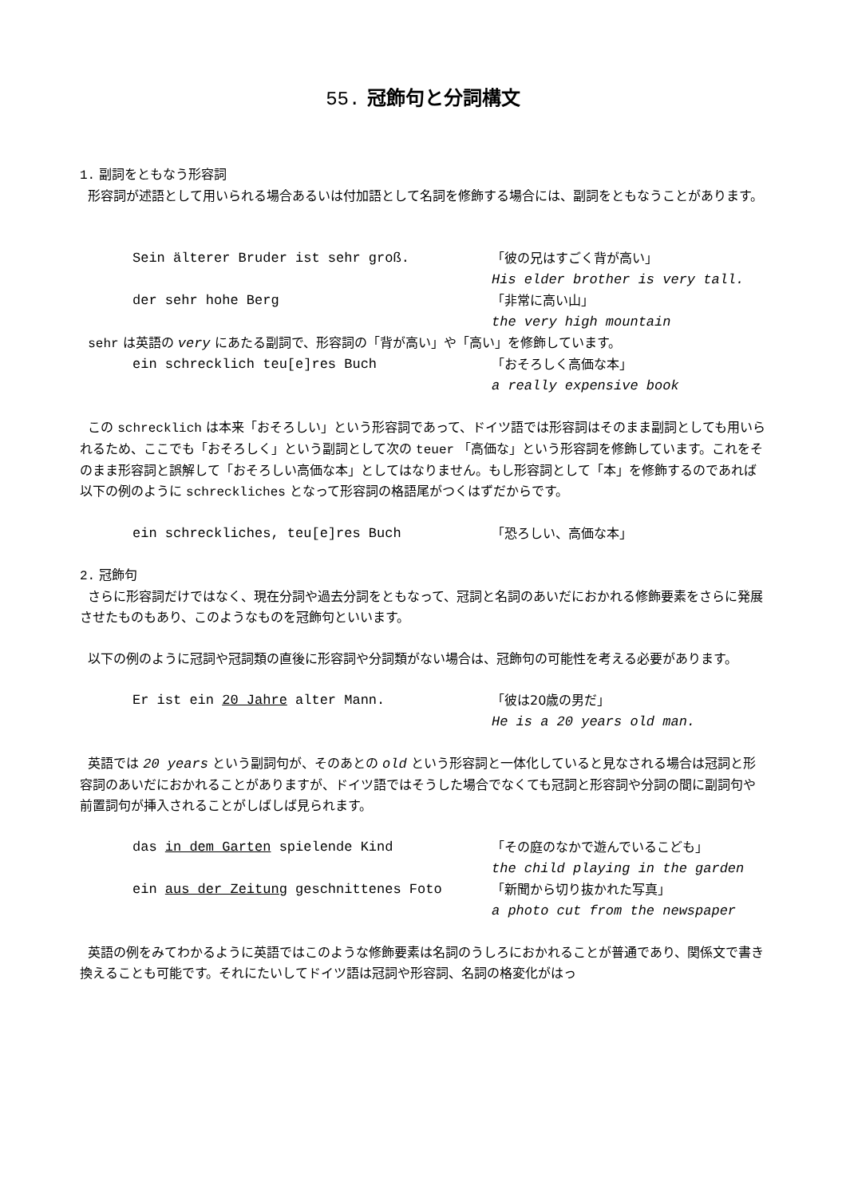55. 冠飾句と分詞構文
1. 副詞をともなう形容詞
形容詞が述語として用いられる場合あるいは付加語として名詞を修飾する場合には、副詞をともなうことがあります。
Sein älterer Bruder ist sehr groß. 「彼の兄はすごく背が高い」
His elder brother is very tall.
der sehr hohe Berg 「非常に高い山」
the very high mountain
sehr は英語の very にあたる副詞で、形容詞の「背が高い」や「高い」を修飾しています。
ein schrecklich teu[e]res Buch 「おそろしく高価な本」
a really expensive book
この schrecklich は本来「おそろしい」という形容詞であって、ドイツ語では形容詞はそのまま副詞としても用いられるため、ここでも「おそろしく」という副詞として次の teuer 「高価な」という形容詞を修飾しています。これをそのまま形容詞と誤解して「おそろしい高価な本」としてはなりません。もし形容詞として「本」を修飾するのであれば以下の例のように schreckliches となって形容詞の格語尾がつくはずだからです。
ein schreckliches, teu[e]res Buch 「恐ろしい、高価な本」
2. 冠飾句
さらに形容詞だけではなく、現在分詞や過去分詞をともなって、冠詞と名詞のあいだにおかれる修飾要素をさらに発展させたものもあり、このようなものを冠飾句といいます。
以下の例のように冠詞や冠詞類の直後に形容詞や分詞類がない場合は、冠飾句の可能性を考える必要があります。
Er ist ein 20 Jahre alter Mann. 「彼は20歳の男だ」
He is a 20 years old man.
英語では 20 years という副詞句が、そのあとの old という形容詞と一体化していると見なされる場合は冠詞と形容詞のあいだにおかれることがありますが、ドイツ語ではそうした場合でなくても冠詞と形容詞や分詞の間に副詞句や前置詞句が挿入されることがしばしば見られます。
das in dem Garten spielende Kind 「その庭のなかで遊んでいるこども」
the child playing in the garden
ein aus der Zeitung geschnittenes Foto 「新聞から切り抜かれた写真」
a photo cut from the newspaper
英語の例をみてわかるように英語ではこのような修飾要素は名詞のうしろにおかれることが普通であり、関係文で書き換えることも可能です。それにたいしてドイツ語は冠詞や形容詞、名詞の格変化がはっ